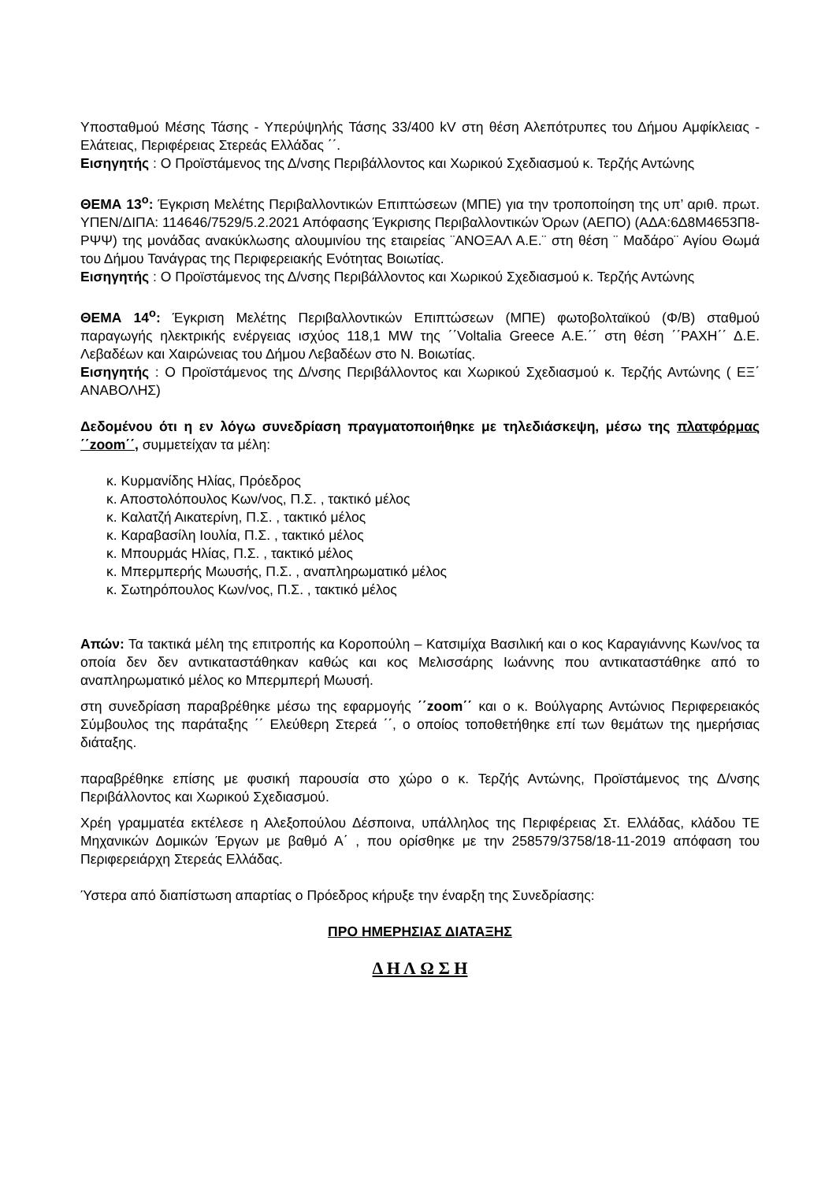Υποσταθμού Μέσης Τάσης - Υπερύψηλής Τάσης 33/400 kV στη θέση Αλεπότρυπες του Δήμου Αμφίκλειας - Ελάτειας, Περιφέρειας Στερεάς Ελλάδας ΄΄.
Εισηγητής : Ο Προϊστάμενος της Δ/νσης Περιβάλλοντος και Χωρικού Σχεδιασμού κ. Τερζής Αντώνης
ΘΕΜΑ 13<sup>ο</sup>: Έγκριση Μελέτης Περιβαλλοντικών Επιπτώσεων (ΜΠΕ) για την τροποποίηση της υπ’ αριθ. πρωτ. ΥΠΕΝ/ΔΙΠΑ: 114646/7529/5.2.2021 Απόφασης Έγκρισης Περιβαλλοντικών Όρων (ΑΕΠΟ) (ΑΔΑ:6Δ8Μ4653Π8- ΡΨΨ) της μονάδας ανακύκλωσης αλουμινίου της εταιρείας ¨ΑΝΟΞΑΛ Α.Ε.¨ στη θέση ¨ Μαδάρο¨ Αγίου Θωμά του Δήμου Τανάγρας της Περιφερειακής Ενότητας Βοιωτίας.
Εισηγητής : Ο Προϊστάμενος της Δ/νσης Περιβάλλοντος και Χωρικού Σχεδιασμού κ. Τερζής Αντώνης
ΘΕΜΑ 14<sup>ο</sup>: Έγκριση Μελέτης Περιβαλλοντικών Επιπτώσεων (ΜΠΕ) φωτοβολταϊκού (Φ/Β) σταθμού παραγωγής ηλεκτρικής ενέργειας ισχύος 118,1 MW της ΄΄Voltalia Greece A.E.΄΄ στη θέση ΄΄ΡΑΧΗ΄΄ Δ.Ε. Λεβαδέων και Χαιρώνειας του Δήμου Λεβαδέων στο Ν. Βοιωτίας.
Εισηγητής : Ο Προϊστάμενος της Δ/νσης Περιβάλλοντος και Χωρικού Σχεδιασμού κ. Τερζής Αντώνης ( ΕΞ΄ ΑΝΑΒΟΛΗΣ)
Δεδομένου ότι η εν λόγω συνεδρίαση πραγματοποιήθηκε με τηλεδιάσκεψη, μέσω της πλατφόρμας ΄΄zoom΄΄, συμμετείχαν τα μέλη:
κ. Κυρμανίδης Ηλίας, Πρόεδρος
κ. Αποστολόπουλος Κων/νος, Π.Σ. , τακτικό μέλος
κ. Καλατζή Αικατερίνη, Π.Σ. , τακτικό μέλος
κ. Καραβασίλη Ιουλία, Π.Σ. , τακτικό μέλος
κ. Μπουρμάς Ηλίας, Π.Σ. , τακτικό μέλος
κ. Μπερμπερής Μωυσής, Π.Σ. , αναπληρωματικό μέλος
κ. Σωτηρόπουλος Κων/νος, Π.Σ. , τακτικό μέλος
Απών: Τα τακτικά μέλη της επιτροπής κα Κοροπούλη – Κατσιμίχα Βασιλική και ο κος Καραγιάννης Κων/νος τα οποία δεν δεν αντικαταστάθηκαν καθώς και κος Μελισσάρης Ιωάννης που αντικαταστάθηκε από το αναπληρωματικό μέλος κο Μπερμπερή Μωυσή.
στη συνεδρίαση παραβρέθηκε μέσω της εφαρμογής ΄΄zoom΄΄ και ο κ. Βούλγαρης Αντώνιος Περιφερειακός Σύμβουλος της παράταξης ΄΄ Ελεύθερη Στερεά ΄΄, ο οποίος τοποθετήθηκε επί των θεμάτων της ημερήσιας διάταξης.
παραβρέθηκε επίσης με φυσική παρουσία στο χώρο ο κ. Τερζής Αντώνης, Προϊστάμενος της Δ/νσης Περιβάλλοντος και Χωρικού Σχεδιασμού.
Χρέη γραμματέα εκτέλεσε η Αλεξοπούλου Δέσποινα, υπάλληλος της Περιφέρειας Στ. Ελλάδας, κλάδου ΤΕ Μηχανικών Δομικών Έργων με βαθμό Α΄ , που ορίσθηκε με την 258579/3758/18-11-2019 απόφαση του Περιφερειάρχη Στερεάς Ελλάδας.
Ύστερα από διαπίστωση απαρτίας ο Πρόεδρος κήρυξε την έναρξη της Συνεδρίασης:
ΠΡΟ ΗΜΕΡΗΣΙΑΣ ΔΙΑΤΑΞΗΣ
Δ Η Λ Ω Σ Η